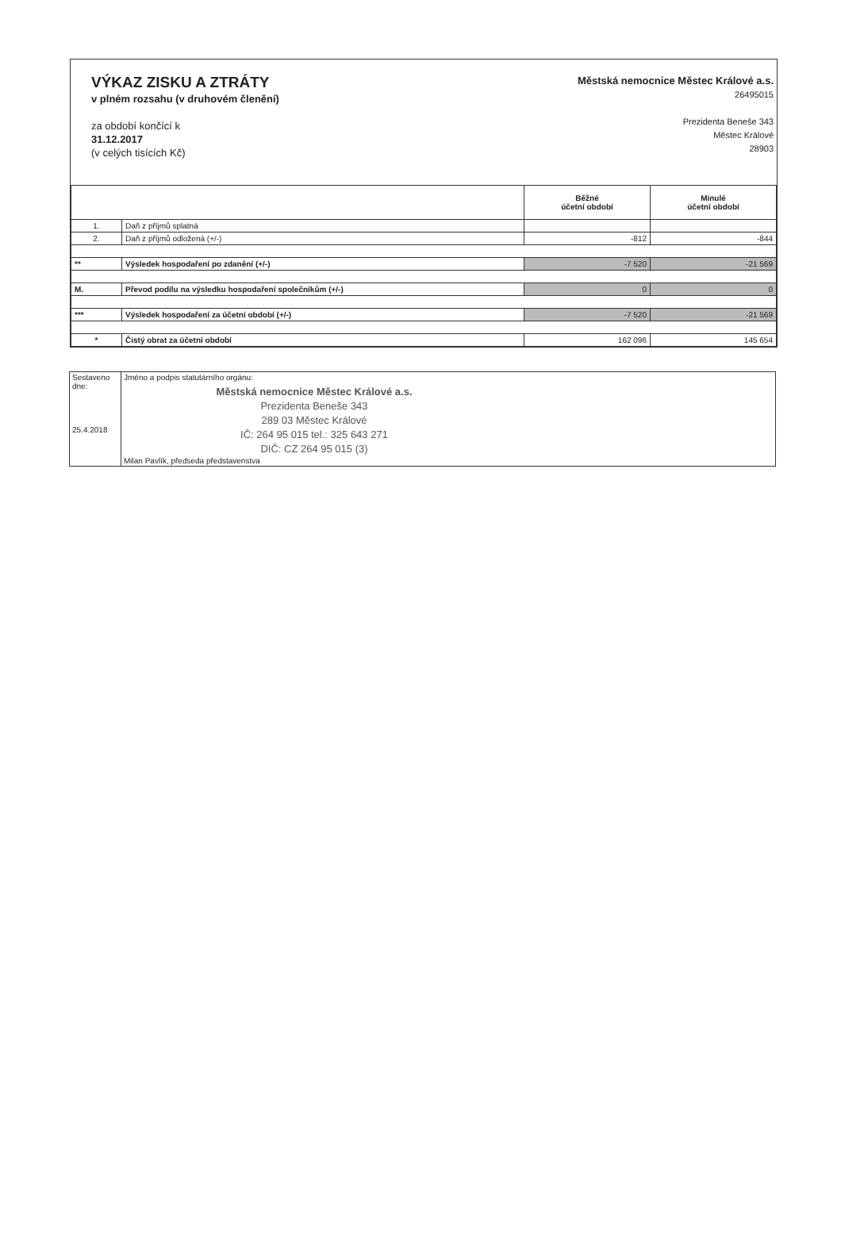VÝKAZ ZISKU A ZTRÁTY
v plném rozsahu (v druhovém členění)
za období končící k
31.12.2017
(v celých tisících Kč)
Městská nemocnice Městec Králové a.s.
26495015
Prezidenta Beneše 343
Městec Králové
28903
| | | Běžné účetní období | Minulé účetní období |
| --- | --- | --- | --- |
| 1. | Daň z příjmů splatná | | |
| 2. | Daň z příjmů odložená (+/-) | -812 | -844 |
| ** | Výsledek hospodaření po zdanění (+/-) | -7 520 | -21 569 |
| M. | Převod podílu na výsledku hospodaření společníkům (+/-) | 0 | 0 |
| *** | Výsledek hospodaření za účetní období (+/-) | -7 520 | -21 569 |
| * | Čistý obrat za účetní období | 162 096 | 145 654 |
| Sestaveno dne: 25.4.2018 | Jméno a podpis statutárního orgánu: Městská nemocnice Městec Králové a.s. Prezidenta Beneše 343 289 03 Městec Králové IČ: 264 95 015 tel.: 325 643 271 DIČ: CZ 264 95 015 (3) Milan Pavlík, předseda představenstva |